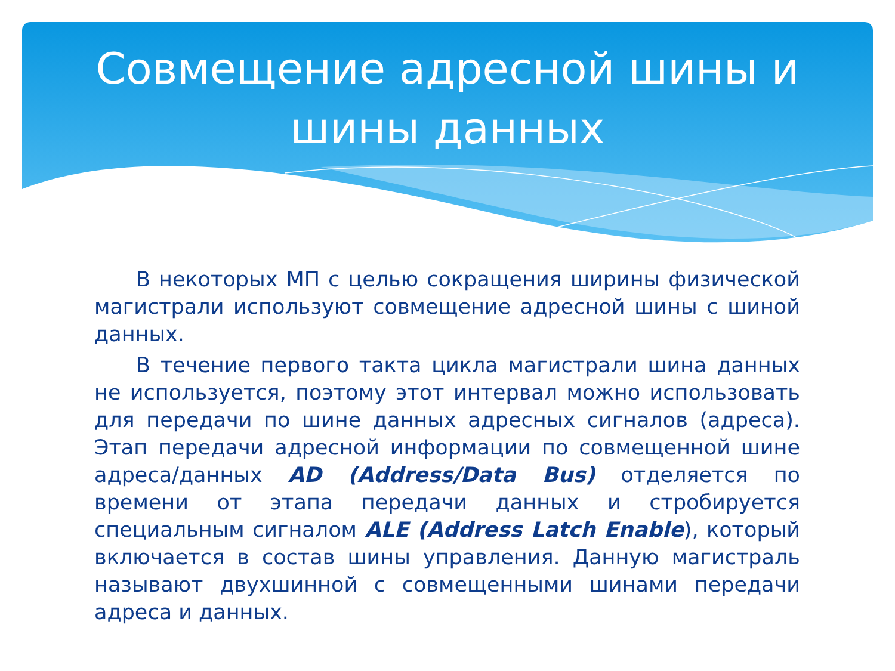Совмещение адресной шины и
шины данных
  В некоторых МП с целью сокращения ширины физической магистрали используют совмещение адресной шины с шиной данных.
  В течение первого такта цикла магистрали шина данных не используется, поэтому этот интервал можно использовать для передачи по шине данных адресных сигналов (адреса). Этап передачи адресной информации по совмещенной шине адреса/данных AD (Address/Data Bus) отделяется по времени от этапа передачи данных и стробируется специальным сигналом ALE (Address Latch Enable), который включается в состав шины управления. Данную магистраль называют двухшинной с совмещенными шинами передачи адреса и данных.